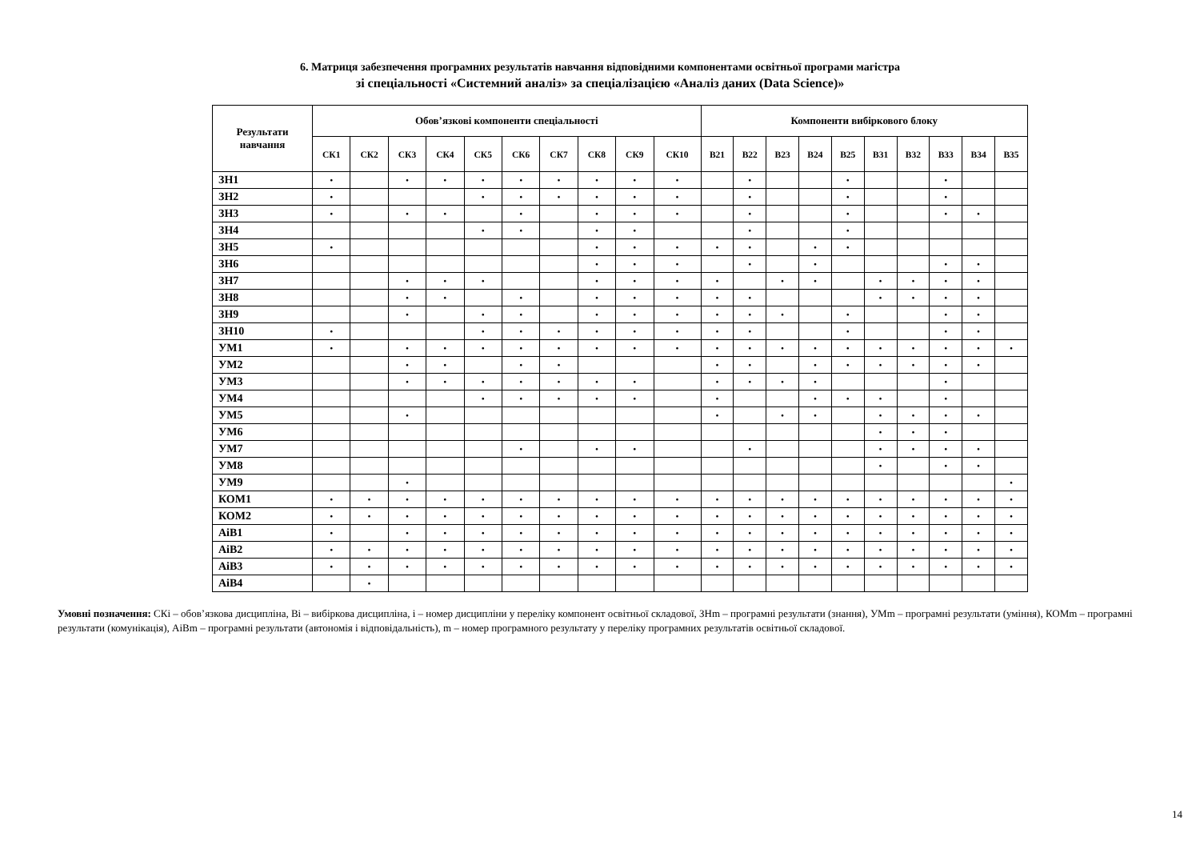6. Матриця забезпечення програмних результатів навчання відповідними компонентами освітньої програми магістра
зі спеціальності «Системний аналіз» за спеціалізацією «Аналіз даних (Data Science)»
| Результати навчання | Обов’язкові компоненти спеціальності | | | | | | | | | | Компоненти вибіркового блоку | | | | | | | | | |
| --- | --- | --- | --- | --- | --- | --- | --- | --- | --- | --- | --- | --- | --- | --- | --- | --- | --- | --- | --- | --- |
| | СК1 | СК2 | СК3 | СК4 | СК5 | СК6 | СК7 | СК8 | СК9 | СК10 | В21 | В22 | В23 | В24 | В25 | В31 | В32 | В33 | В34 | В35 |
| ЗН1 | • | | • | • | • | • | • | • | • | • | | • | | | • | | | • | | |
| ЗН2 | • | | | | • | • | • | • | • | • | | • | | | • | | | • | | |
| ЗН3 | • | | • | • | | • | | • | • | • | | • | | | • | | | • | • | |
| ЗН4 | | | | | • | • | | • | • | | | • | | | • | | | | | |
| ЗН5 | • | | | | | | | • | • | • | • | • | | • | • | | | | | |
| ЗН6 | | | | | | | | • | • | • | | • | | • | | | | • | • | |
| ЗН7 | | | • | • | • | | | • | • | • | • | | • | • | | • | • | • | • | |
| ЗН8 | | | • | • | | • | | • | • | • | • | • | | | | • | • | • | • | |
| ЗН9 | | | • | | • | • | | • | • | • | • | • | • | | • | | | • | • | |
| ЗН10 | • | | | | • | • | • | • | • | • | • | • | | | • | | | • | • | |
| УМ1 | • | | • | • | • | • | • | • | • | • | • | • | • | • | • | • | • | • | • | • |
| УМ2 | | | • | • | | • | • | | | | • | • | | • | • | • | • | • | • | |
| УМ3 | | | • | • | • | • | • | • | • | | • | • | • | • | | | | • | | |
| УМ4 | | | | | • | • | • | • | • | | • | | | • | • | • | | • | | |
| УМ5 | | | • | | | | | | | | • | | • | • | | • | • | • | • | |
| УМ6 | | | | | | | | | | | | | | | | • | • | • | | |
| УМ7 | | | | | | • | | • | • | | | • | | | | • | • | • | • | |
| УМ8 | | | | | | | | | | | | | | | | • | | • | • | |
| УМ9 | | | • | | | | | | | | | | | | | | | | | • |
| КОМ1 | • | • | • | • | • | • | • | • | • | • | • | • | • | • | • | • | • | • | • | • |
| КОМ2 | • | • | • | • | • | • | • | • | • | • | • | • | • | • | • | • | • | • | • | • |
| АіВ1 | • | | • | • | • | • | • | • | • | • | • | • | • | • | • | • | • | • | • | • |
| АіВ2 | • | • | • | • | • | • | • | • | • | • | • | • | • | • | • | • | • | • | • | • |
| АіВ3 | • | • | • | • | • | • | • | • | • | • | • | • | • | • | • | • | • | • | • | • |
| АіВ4 | | • | | | | | | | | | | | | | | | | | | |
Умовні позначення: СКі – обов’язкова дисципліна, Ві – вибіркова дисципліна, і – номер дисципліни у переліку компонент освітньої складової, ЗНm – програмні результати (знання), УМm – програмні результати (уміння), КОМm – програмні результати (комунікація), АіВm – програмні результати (автономія і відповідальність), m – номер програмного результату у переліку програмних результатів освітньої складової.
14